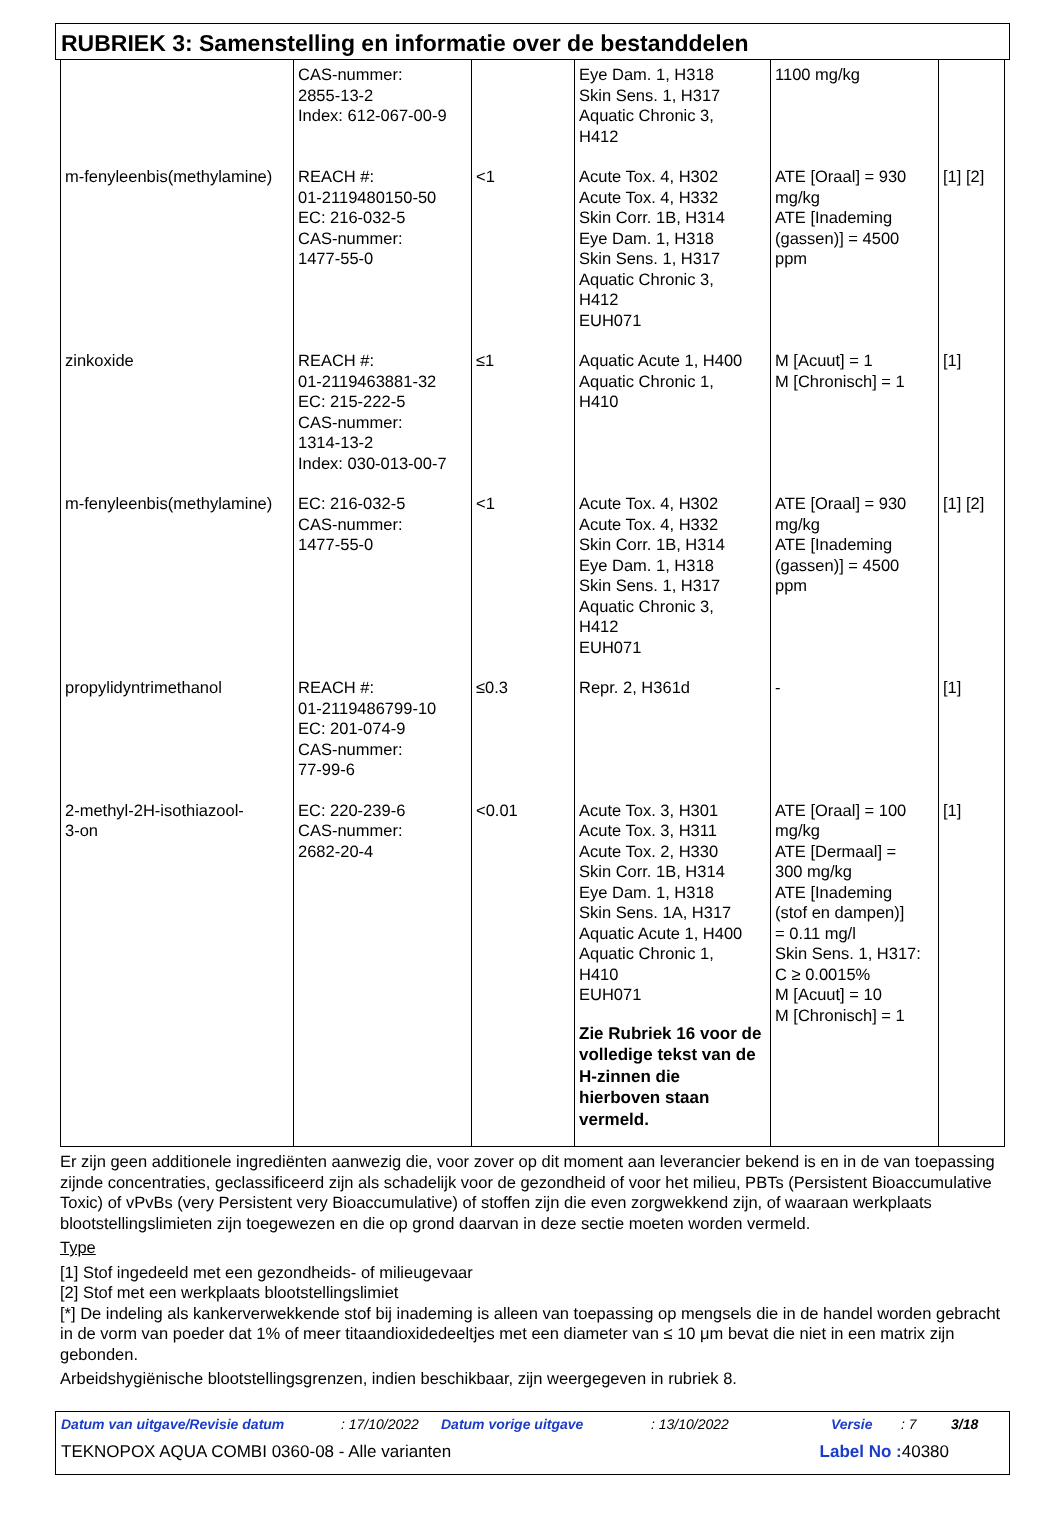RUBRIEK 3: Samenstelling en informatie over de bestanddelen
| | CAS-nummer: 2855-13-2 Index: 612-067-00-9 | | Eye Dam. 1, H318 Skin Sens. 1, H317 Aquatic Chronic 3, H412 | 1100 mg/kg | |
| m-fenyleenbis(methylamine) | REACH #: 01-2119480150-50 EC: 216-032-5 CAS-nummer: 1477-55-0 | <1 | Acute Tox. 4, H302 Acute Tox. 4, H332 Skin Corr. 1B, H314 Eye Dam. 1, H318 Skin Sens. 1, H317 Aquatic Chronic 3, H412 EUH071 | ATE [Oraal] = 930 mg/kg ATE [Inademing (gassen)] = 4500 ppm | [1] [2] |
| zinkoxide | REACH #: 01-2119463881-32 EC: 215-222-5 CAS-nummer: 1314-13-2 Index: 030-013-00-7 | ≤1 | Aquatic Acute 1, H400 Aquatic Chronic 1, H410 | M [Acuut] = 1 M [Chronisch] = 1 | [1] |
| m-fenyleenbis(methylamine) | EC: 216-032-5 CAS-nummer: 1477-55-0 | <1 | Acute Tox. 4, H302 Acute Tox. 4, H332 Skin Corr. 1B, H314 Eye Dam. 1, H318 Skin Sens. 1, H317 Aquatic Chronic 3, H412 EUH071 | ATE [Oraal] = 930 mg/kg ATE [Inademing (gassen)] = 4500 ppm | [1] [2] |
| propylidyntrimethanol | REACH #: 01-2119486799-10 EC: 201-074-9 CAS-nummer: 77-99-6 | ≤0.3 | Repr. 2, H361d | - | [1] |
| 2-methyl-2H-isothiazool- 3-on | EC: 220-239-6 CAS-nummer: 2682-20-4 | <0.01 | Acute Tox. 3, H301 Acute Tox. 3, H311 Acute Tox. 2, H330 Skin Corr. 1B, H314 Eye Dam. 1, H318 Skin Sens. 1A, H317 Aquatic Acute 1, H400 Aquatic Chronic 1, H410 EUH071 Zie Rubriek 16 voor de volledige tekst van de H-zinnen die hierboven staan vermeld. | ATE [Oraal] = 100 mg/kg ATE [Dermaal] = 300 mg/kg ATE [Inademing (stof en dampen)] = 0.11 mg/l Skin Sens. 1, H317: C ≥ 0.0015% M [Acuut] = 10 M [Chronisch] = 1 | [1] |
Er zijn geen additionele ingrediënten aanwezig die, voor zover op dit moment aan leverancier bekend is en in de van toepassing zijnde concentraties, geclassificeerd zijn als schadelijk voor de gezondheid of voor het milieu, PBTs (Persistent Bioaccumulative Toxic) of vPvBs (very Persistent very Bioaccumulative) of stoffen zijn die even zorgwekkend zijn, of waaraan werkplaats blootstellingslimieten zijn toegewezen en die op grond daarvan in deze sectie moeten worden vermeld.
Type
[1] Stof ingedeeld met een gezondheids- of milieugevaar
[2] Stof met een werkplaats blootstellingslimiet
[*] De indeling als kankerverwekkende stof bij inademing is alleen van toepassing op mengsels die in de handel worden gebracht in de vorm van poeder dat 1% of meer titaandioxidedeeltjes met een diameter van ≤ 10 μm bevat die niet in een matrix zijn gebonden.
Arbeidshygiënische blootstellingsgrenzen, indien beschikbaar, zijn weergegeven in rubriek 8.
Datum van uitgave/Revisie datum : 17/10/2022
Datum vorige uitgave : 13/10/2022 Versie : 7 3/18
TEKNOPOX AQUA COMBI 0360-08 - Alle varianten
Label No : 40380